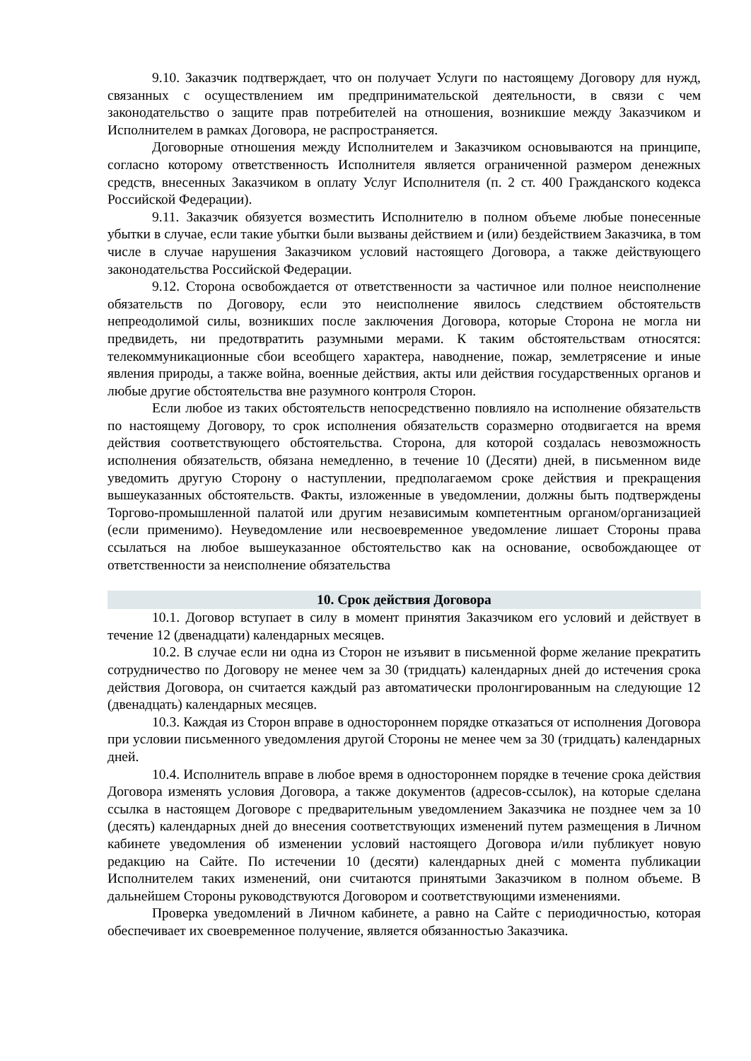9.10. Заказчик подтверждает, что он получает Услуги по настоящему Договору для нужд, связанных с осуществлением им предпринимательской деятельности, в связи с чем законодательство о защите прав потребителей на отношения, возникшие между Заказчиком и Исполнителем в рамках Договора, не распространяется.
Договорные отношения между Исполнителем и Заказчиком основываются на принципе, согласно которому ответственность Исполнителя является ограниченной размером денежных средств, внесенных Заказчиком в оплату Услуг Исполнителя (п. 2 ст. 400 Гражданского кодекса Российской Федерации).
9.11. Заказчик обязуется возместить Исполнителю в полном объеме любые понесенные убытки в случае, если такие убытки были вызваны действием и (или) бездействием Заказчика, в том числе в случае нарушения Заказчиком условий настоящего Договора, а также действующего законодательства Российской Федерации.
9.12. Сторона освобождается от ответственности за частичное или полное неисполнение обязательств по Договору, если это неисполнение явилось следствием обстоятельств непреодолимой силы, возникших после заключения Договора, которые Сторона не могла ни предвидеть, ни предотвратить разумными мерами. К таким обстоятельствам относятся: телекоммуникационные сбои всеобщего характера, наводнение, пожар, землетрясение и иные явления природы, а также война, военные действия, акты или действия государственных органов и любые другие обстоятельства вне разумного контроля Сторон.
Если любое из таких обстоятельств непосредственно повлияло на исполнение обязательств по настоящему Договору, то срок исполнения обязательств соразмерно отодвигается на время действия соответствующего обстоятельства. Сторона, для которой создалась невозможность исполнения обязательств, обязана немедленно, в течение 10 (Десяти) дней, в письменном виде уведомить другую Сторону о наступлении, предполагаемом сроке действия и прекращения вышеуказанных обстоятельств. Факты, изложенные в уведомлении, должны быть подтверждены Торгово-промышленной палатой или другим независимым компетентным органом/организацией (если применимо). Неуведомление или несвоевременное уведомление лишает Стороны права ссылаться на любое вышеуказанное обстоятельство как на основание, освобождающее от ответственности за неисполнение обязательства
10. Срок действия Договора
10.1. Договор вступает в силу в момент принятия Заказчиком его условий и действует в течение 12 (двенадцати) календарных месяцев.
10.2. В случае если ни одна из Сторон не изъявит в письменной форме желание прекратить сотрудничество по Договору не менее чем за 30 (тридцать) календарных дней до истечения срока действия Договора, он считается каждый раз автоматически пролонгированным на следующие 12 (двенадцать) календарных месяцев.
10.3. Каждая из Сторон вправе в одностороннем порядке отказаться от исполнения Договора при условии письменного уведомления другой Стороны не менее чем за 30 (тридцать) календарных дней.
10.4. Исполнитель вправе в любое время в одностороннем порядке в течение срока действия Договора изменять условия Договора, а также документов (адресов-ссылок), на которые сделана ссылка в настоящем Договоре с предварительным уведомлением Заказчика не позднее чем за 10 (десять) календарных дней до внесения соответствующих изменений путем размещения в Личном кабинете уведомления об изменении условий настоящего Договора и/или публикует новую редакцию на Сайте. По истечении 10 (десяти) календарных дней с момента публикации Исполнителем таких изменений, они считаются принятыми Заказчиком в полном объеме. В дальнейшем Стороны руководствуются Договором и соответствующими изменениями.
Проверка уведомлений в Личном кабинете, а равно на Сайте с периодичностью, которая обеспечивает их своевременное получение, является обязанностью Заказчика.